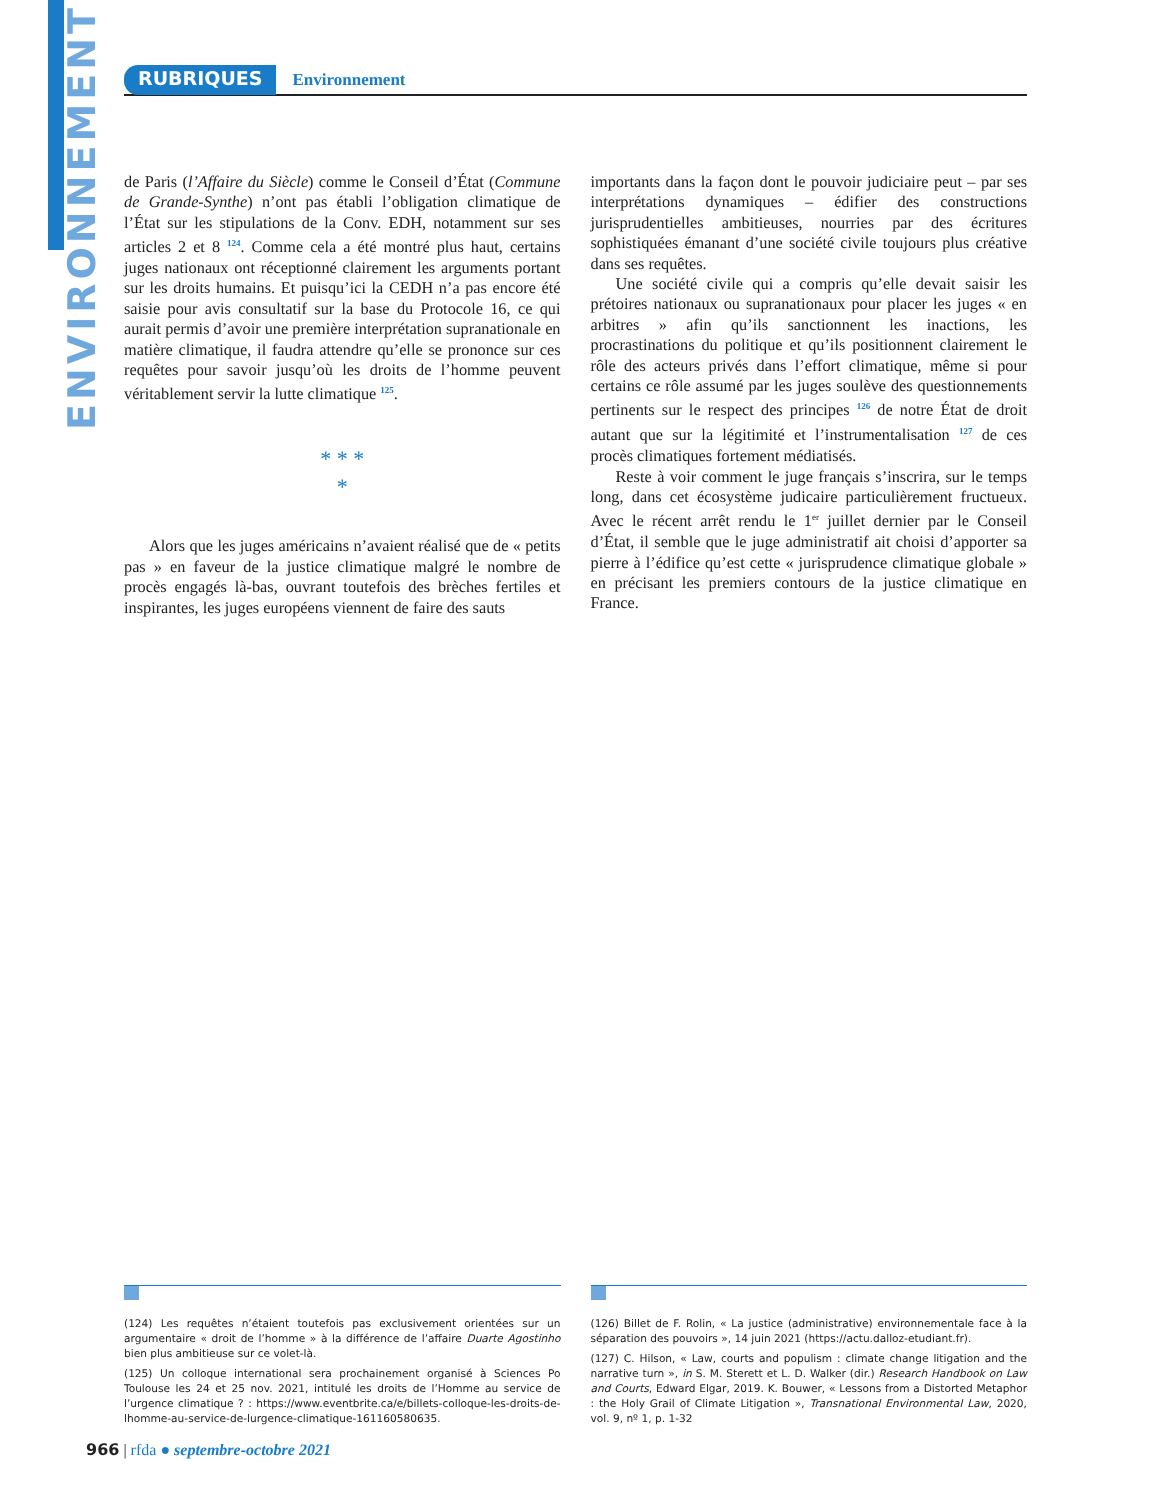ENVIRONNEMENT
RUBRIQUES Environnement
de Paris (l’Affaire du Siècle) comme le Conseil d’État (Commune de Grande-Synthe) n’ont pas établi l’obligation climatique de l’État sur les stipulations de la Conv. EDH, notamment sur ses articles 2 et 8 <sup>124</sup>. Comme cela a été montré plus haut, certains juges nationaux ont réceptionné clairement les arguments portant sur les droits humains. Et puisqu’ici la CEDH n’a pas encore été saisie pour avis consultatif sur la base du Protocole 16, ce qui aurait permis d’avoir une première interprétation supranationale en matière climatique, il faudra attendre qu’elle se prononce sur ces requêtes pour savoir jusqu’où les droits de l’homme peuvent véritablement servir la lutte climatique <sup>125</sup>.
* * *
*
Alors que les juges américains n’avaient réalisé que de « petits pas » en faveur de la justice climatique malgré le nombre de procès engagés là-bas, ouvrant toutefois des brèches fertiles et inspirantes, les juges européens viennent de faire des sauts
importants dans la façon dont le pouvoir judiciaire peut – par ses interprétations dynamiques – édifier des constructions jurisprudentielles ambitieuses, nourries par des écritures sophistiquées émanant d’une société civile toujours plus créative dans ses requêtes.
Une société civile qui a compris qu’elle devait saisir les prétoires nationaux ou supranationaux pour placer les juges « en arbitres » afin qu’ils sanctionnent les inactions, les procrastinations du politique et qu’ils positionnent clairement le rôle des acteurs privés dans l’effort climatique, même si pour certains ce rôle assumé par les juges soulève des questionnements pertinents sur le respect des principes <sup>126</sup> de notre État de droit autant que sur la légitimité et l’instrumentalisation <sup>127</sup> de ces procès climatiques fortement médiatisés.
Reste à voir comment le juge français s’inscrira, sur le temps long, dans cet écosystème judicaire particulièrement fructueux. Avec le récent arrêt rendu le 1<sup>er</sup> juillet dernier par le Conseil d’État, il semble que le juge administratif ait choisi d’apporter sa pierre à l’édifice qu’est cette « jurisprudence climatique globale » en précisant les premiers contours de la justice climatique en France.
(124) Les requêtes n’étaient toutefois pas exclusivement orientées sur un argumentaire « droit de l’homme » à la différence de l’affaire Duarte Agostinho bien plus ambitieuse sur ce volet-là.
(125) Un colloque international sera prochainement organisé à Sciences Po Toulouse les 24 et 25 nov. 2021, intitulé les droits de l’Homme au service de l’urgence climatique ? : https://www.eventbrite.ca/e/billets-colloque-les-droits-de-lhomme-au-service-de-lurgence-climatique-161160580635.
(126) Billet de F. Rolin, « La justice (administrative) environnementale face à la séparation des pouvoirs », 14 juin 2021 (https://actu.dalloz-etudiant.fr).
(127) C. Hilson, « Law, courts and populism : climate change litigation and the narrative turn », in S. M. Sterett et L. D. Walker (dir.) Research Handbook on Law and Courts, Edward Elgar, 2019. K. Bouwer, « Lessons from a Distorted Metaphor : the Holy Grail of Climate Litigation », Transnational Environmental Law, 2020, vol. 9, nº 1, p. 1-32
966 | rfda ● septembre-octobre 2021